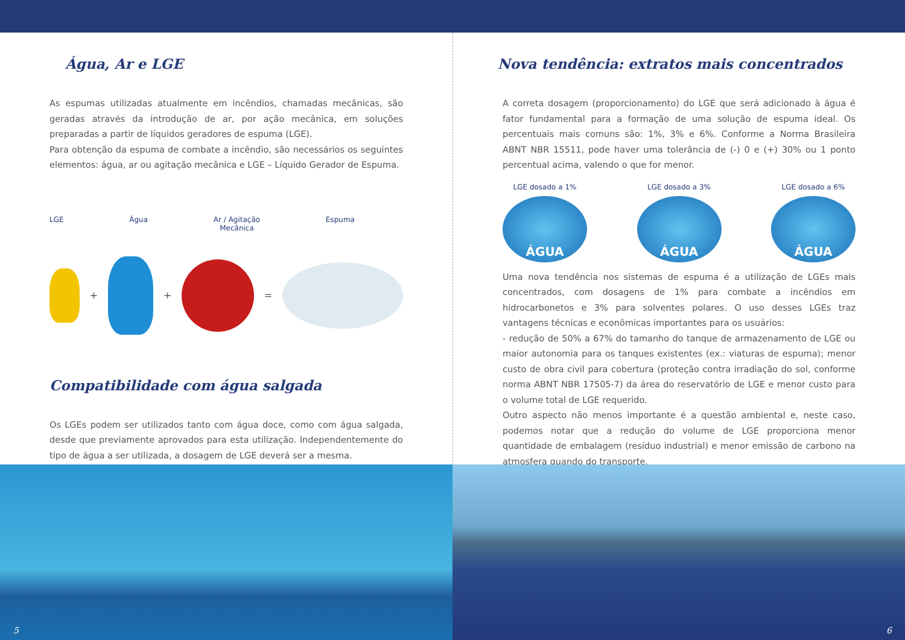Água, Ar e LGE
As espumas utilizadas atualmente em incêndios, chamadas mecânicas, são geradas através da introdução de ar, por ação mecânica, em soluções preparadas a partir de líquidos geradores de espuma (LGE).
Para obtenção da espuma de combate a incêndio, são necessários os seguintes elementos: água, ar ou agitação mecânica e LGE – Líquido Gerador de Espuma.
LGE Água Ar / Agitação
Mecânica Espuma
+ + =
Compatibilidade com água salgada
Os LGEs podem ser utilizados tanto com água doce, como com água salgada, desde que previamente aprovados para esta utilização. Independentemente do tipo de água a ser utilizada, a dosagem de LGE deverá ser a mesma.
Nova tendência: extratos mais concentrados
A correta dosagem (proporcionamento) do LGE que será adicionado à água é fator fundamental para a formação de uma solução de espuma ideal. Os percentuais mais comuns são: 1%, 3% e 6%. Conforme a Norma Brasileira ABNT NBR 15511, pode haver uma tolerância de (-) 0 e (+) 30% ou 1 ponto percentual acima, valendo o que for menor.
LGE dosado a 1%
ÁGUA
LGE dosado a 3%
ÁGUA
LGE dosado a 6%
ÁGUA
Uma nova tendência nos sistemas de espuma é a utilização de LGEs mais concentrados, com dosagens de 1% para combate a incêndios em hidrocarbonetos e 3% para solventes polares. O uso desses LGEs traz vantagens técnicas e econômicas importantes para os usuários:
- redução de 50% a 67% do tamanho do tanque de armazenamento de LGE ou maior autonomia para os tanques existentes (ex.: viaturas de espuma); menor custo de obra civil para cobertura (proteção contra irradiação do sol, conforme norma ABNT NBR 17505-7) da área do reservatório de LGE e menor custo para o volume total de LGE requerido.
Outro aspecto não menos importante é a questão ambiental e, neste caso, podemos notar que a redução do volume de LGE proporciona menor quantidade de embalagem (resíduo industrial) e menor emissão de carbono na atmosfera quando do transporte.
5 6